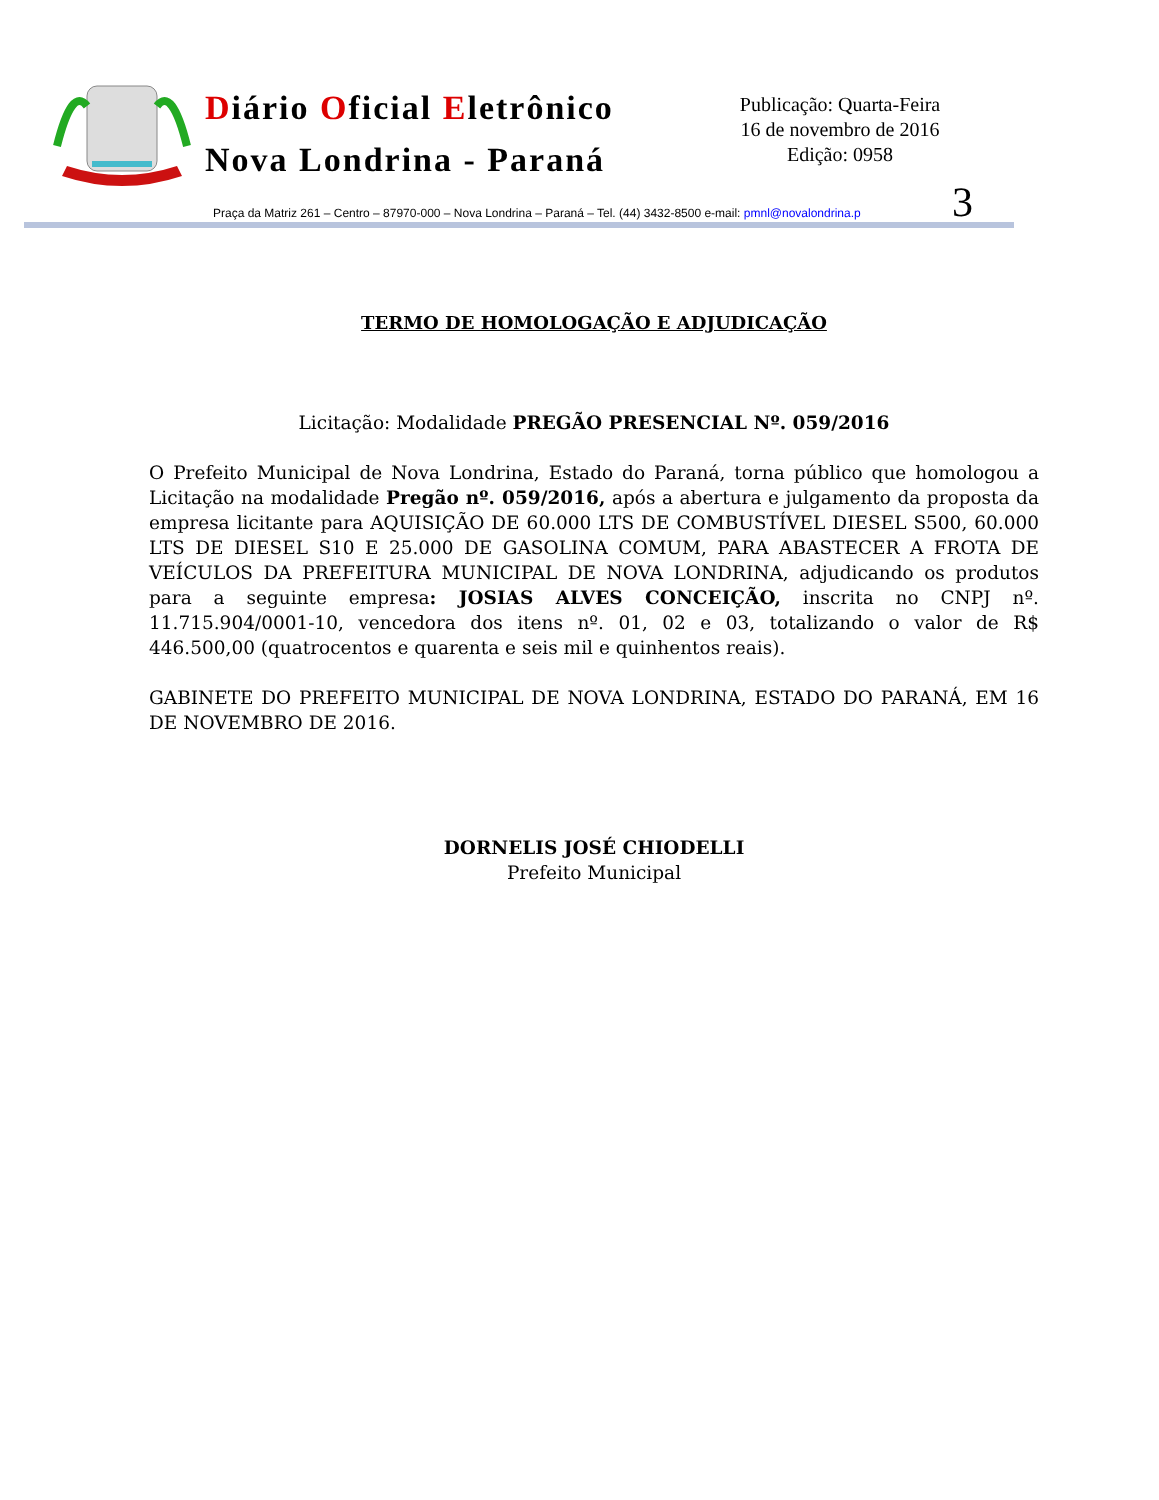Diário Oficial Eletrônico
Nova Londrina - Paraná
Publicação: Quarta-Feira
16 de novembro de 2016
Edição: 0958
3
Praça da Matriz 261 – Centro – 87970-000 – Nova Londrina – Paraná – Tel. (44) 3432-8500 e-mail: pmnl@novalondrina.p
TERMO DE HOMOLOGAÇÃO E ADJUDICAÇÃO
Licitação: Modalidade PREGÃO PRESENCIAL Nº. 059/2016
O Prefeito Municipal de Nova Londrina, Estado do Paraná, torna público que homologou a Licitação na modalidade Pregão nº. 059/2016, após a abertura e julgamento da proposta da empresa licitante para AQUISIÇÃO DE 60.000 LTS DE COMBUSTÍVEL DIESEL S500, 60.000 LTS DE DIESEL S10 E 25.000 DE GASOLINA COMUM, PARA ABASTECER A FROTA DE VEÍCULOS DA PREFEITURA MUNICIPAL DE NOVA LONDRINA, adjudicando os produtos para a seguinte empresa: JOSIAS ALVES CONCEIÇÃO, inscrita no CNPJ nº. 11.715.904/0001-10, vencedora dos itens nº. 01, 02 e 03, totalizando o valor de R$ 446.500,00 (quatrocentos e quarenta e seis mil e quinhentos reais).
GABINETE DO PREFEITO MUNICIPAL DE NOVA LONDRINA, ESTADO DO PARANÁ, EM 16 DE NOVEMBRO DE 2016.
DORNELIS JOSÉ CHIODELLI
Prefeito Municipal